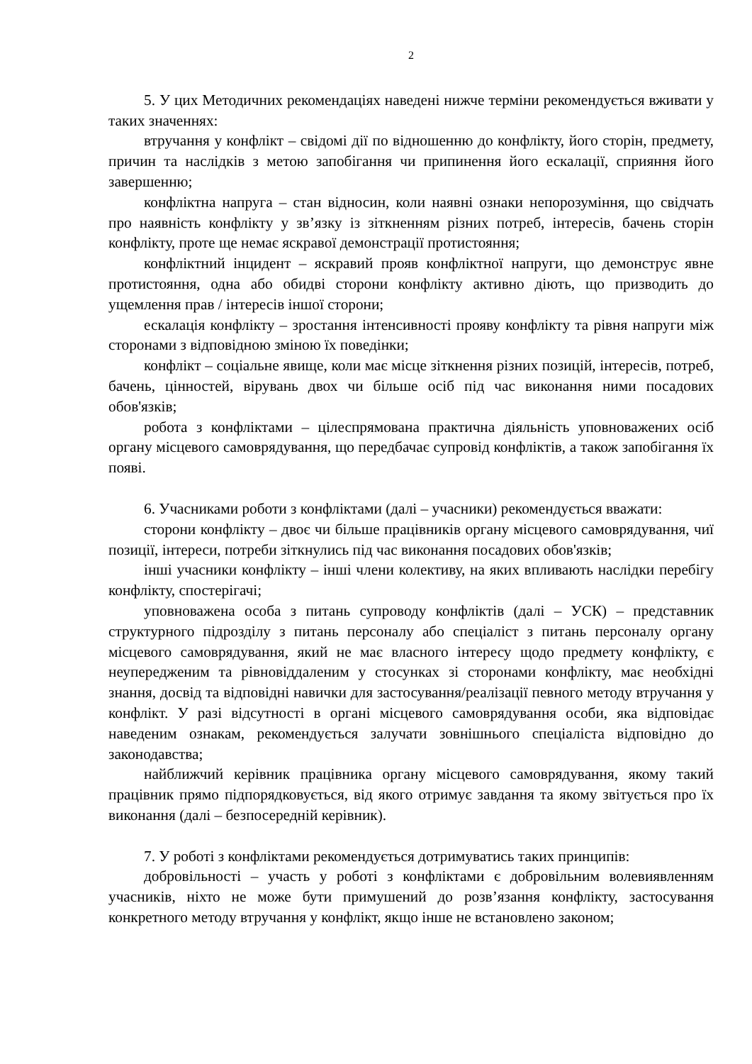2
5. У цих Методичних рекомендаціях наведені нижче терміни рекомендується вживати у таких значеннях:
втручання у конфлікт – свідомі дії по відношенню до конфлікту, його сторін, предмету, причин та наслідків з метою запобігання чи припинення його ескалації, сприяння його завершенню;
конфліктна напруга – стан відносин, коли наявні ознаки непорозуміння, що свідчать про наявність конфлікту у зв’язку із зіткненням різних потреб, інтересів, бачень сторін конфлікту, проте ще немає яскравої демонстрації протистояння;
конфліктний інцидент – яскравий прояв конфліктної напруги, що демонструє явне протистояння, одна або обидві сторони конфлікту активно діють, що призводить до ущемлення прав / інтересів іншої сторони;
ескалація конфлікту – зростання інтенсивності прояву конфлікту та рівня напруги між сторонами з відповідною зміною їх поведінки;
конфлікт – соціальне явище, коли має місце зіткнення різних позицій, інтересів, потреб, бачень, цінностей, вірувань двох чи більше осіб під час виконання ними посадових обов'язків;
робота з конфліктами – цілеспрямована практична діяльність уповноважених осіб органу місцевого самоврядування, що передбачає супровід конфліктів, а також запобігання їх появі.
6. Учасниками роботи з конфліктами (далі – учасники) рекомендується вважати:
сторони конфлікту – двоє чи більше працівників органу місцевого самоврядування, чиї позиції, інтереси, потреби зіткнулись під час виконання посадових обов'язків;
інші учасники конфлікту – інші члени колективу, на яких впливають наслідки перебігу конфлікту, спостерігачі;
уповноважена особа з питань супроводу конфліктів (далі – УСК) – представник структурного підрозділу з питань персоналу або спеціаліст з питань персоналу органу місцевого самоврядування, який не має власного інтересу щодо предмету конфлікту, є неупередженим та рівновіддаленим у стосунках зі сторонами конфлікту, має необхідні знання, досвід та відповідні навички для застосування/реалізації певного методу втручання у конфлікт. У разі відсутності в органі місцевого самоврядування особи, яка відповідає наведеним ознакам, рекомендується залучати зовнішнього спеціаліста відповідно до законодавства;
найближчий керівник працівника органу місцевого самоврядування, якому такий працівник прямо підпорядковується, від якого отримує завдання та якому звітується про їх виконання (далі – безпосередній керівник).
7. У роботі з конфліктами рекомендується дотримуватись таких принципів:
добровільності – участь у роботі з конфліктами є добровільним волевиявленням учасників, ніхто не може бути примушений до розв’язання конфлікту, застосування конкретного методу втручання у конфлікт, якщо інше не встановлено законом;